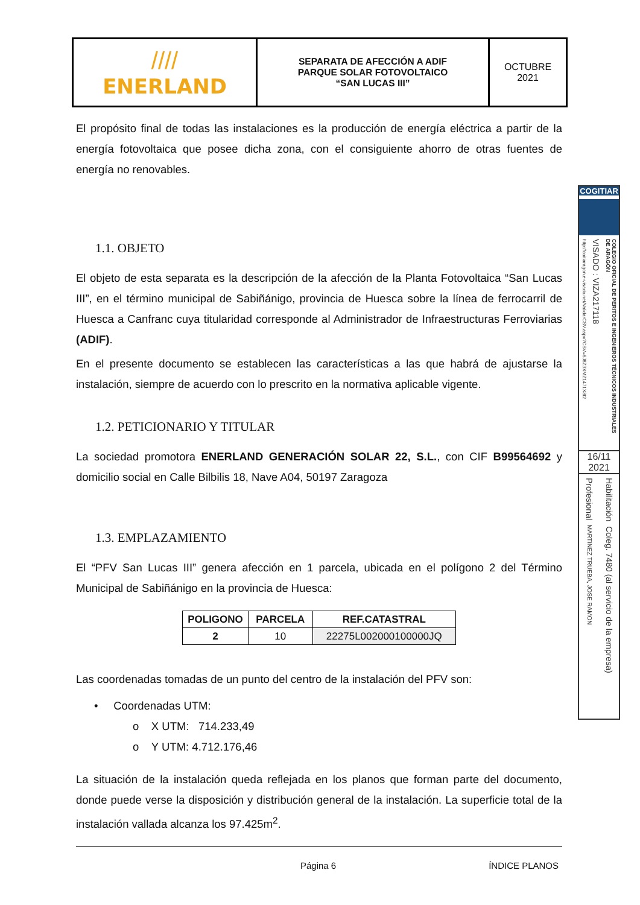| //// ENERLAND | SEPARATA DE AFECCIÓN A ADIF PARQUE SOLAR FOTOVOLTAICO “SAN LUCAS III” | OCTUBRE 2021 |
El propósito final de todas las instalaciones es la producción de energía eléctrica a partir de la energía fotovoltaica que posee dicha zona, con el consiguiente ahorro de otras fuentes de energía no renovables.
1.1. OBJETO
El objeto de esta separata es la descripción de la afección de la Planta Fotovoltaica “San Lucas III”, en el término municipal de Sabiñánigo, provincia de Huesca sobre la línea de ferrocarril de Huesca a Canfranc cuya titularidad corresponde al Administrador de Infraestructuras Ferroviarias (ADIF).
En el presente documento se establecen las características a las que habrá de ajustarse la instalación, siempre de acuerdo con lo prescrito en la normativa aplicable vigente.
1.2. PETICIONARIO Y TITULAR
La sociedad promotora ENERLAND GENERACIÓN SOLAR 22, S.L., con CIF B99564692 y domicilio social en Calle Bilbilis 18, Nave A04, 50197 Zaragoza
1.3. EMPLAZAMIENTO
El “PFV San Lucas III” genera afección en 1 parcela, ubicada en el polígono 2 del Término Municipal de Sabiñánigo en la provincia de Huesca:
| POLIGONO | PARCELA | REF.CATASTRAL |
| --- | --- | --- |
| 2 | 10 | 22275L002000100000JQ |
Las coordenadas tomadas de un punto del centro de la instalación del PFV son:
• Coordenadas UTM:
o X UTM: 714.233,49
o Y UTM: 4.712.176,46
La situación de la instalación queda reflejada en los planos que forman parte del documento, donde puede verse la disposición y distribución general de la instalación. La superficie total de la instalación vallada alcanza los 97.425m<sup>2</sup>.
Página 6 ÍNDICE PLANOS
COGITIAR
COLEGIO OFICIAL DE PERITOS E INGENIEROS TÉCNICOS INDUSTRIALES DE ARAGÓN
VISADO : VIZA217118
http://coitiaragon.e-visado.net/ValidarCSV.aspx?CSV=8J8Z3XMZ1471X8I2
16/11
2021
Habilitación Coleg. 7480 (al servicio de la empresa)
Profesional MARTINEZ TRUEBA, JOSE RAMON